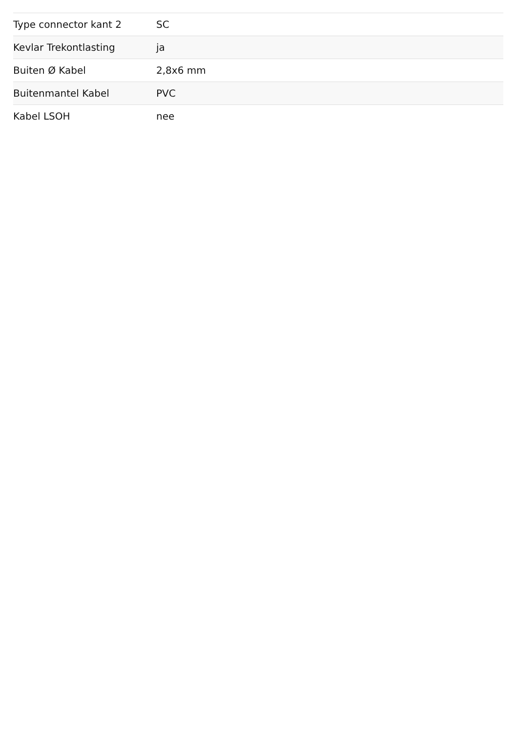| Type connector kant 2 | SC |
| Kevlar Trekontlasting | ja |
| Buiten Ø Kabel | 2,8x6 mm |
| Buitenmantel Kabel | PVC |
| Kabel LSOH | nee |